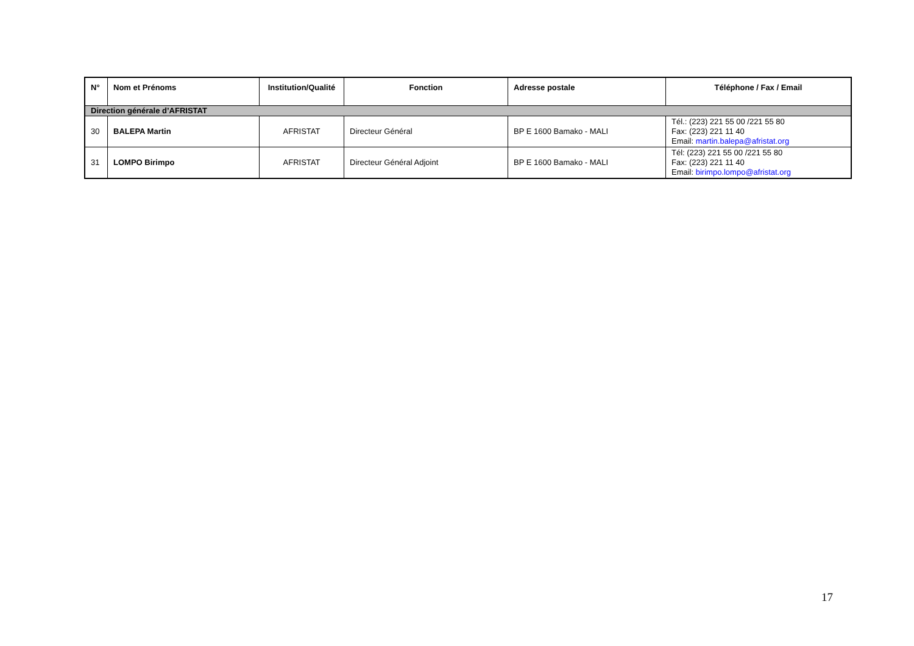| N° | Nom et Prénoms | Institution/Qualité | Fonction | Adresse postale | Téléphone / Fax / Email |
| --- | --- | --- | --- | --- | --- |
| Direction générale d’AFRISTAT | | | | | |
| 30 | BALEPA Martin | AFRISTAT | Directeur Général | BP E 1600 Bamako - MALI | Tél.: (223) 221 55 00 /221 55 80 Fax: (223) 221 11 40 Email: martin.balepa@afristat.org |
| 31 | LOMPO Birimpo | AFRISTAT | Directeur Général Adjoint | BP E 1600 Bamako - MALI | Tél: (223) 221 55 00 /221 55 80 Fax: (223) 221 11 40 Email: birimpo.lompo@afristat.org |
17